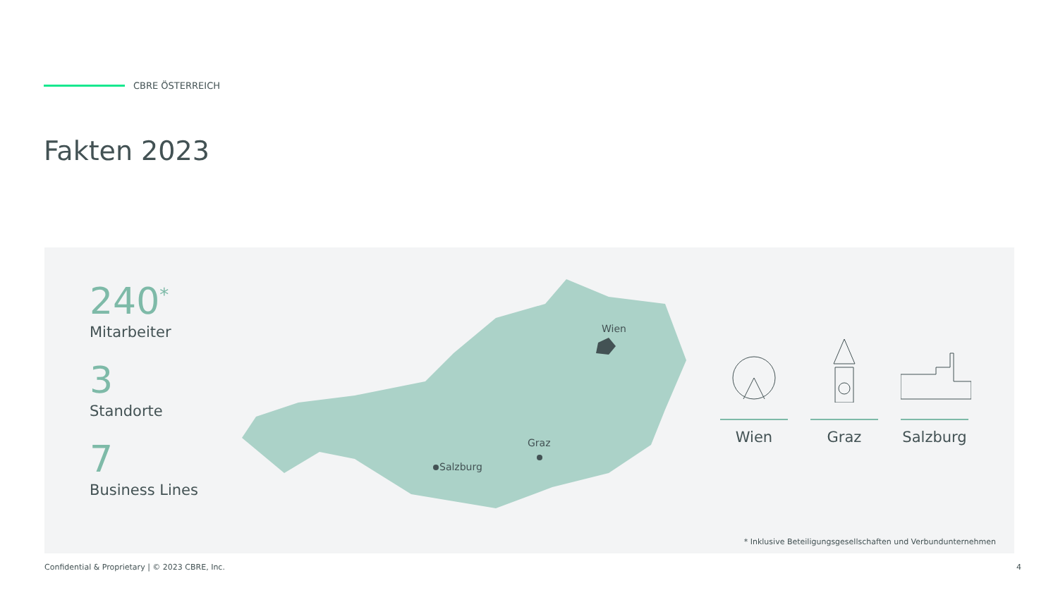CBRE ÖSTERREICH
Fakten 2023
240<sup>*</sup>
Mitarbeiter
3
Standorte
7
Business Lines
Wien
Salzburg
Graz
Wien Graz Salzburg
* Inklusive Beteiligungsgesellschaften und Verbundunternehmen
Confidential & Proprietary | © 2023 CBRE, Inc.
4